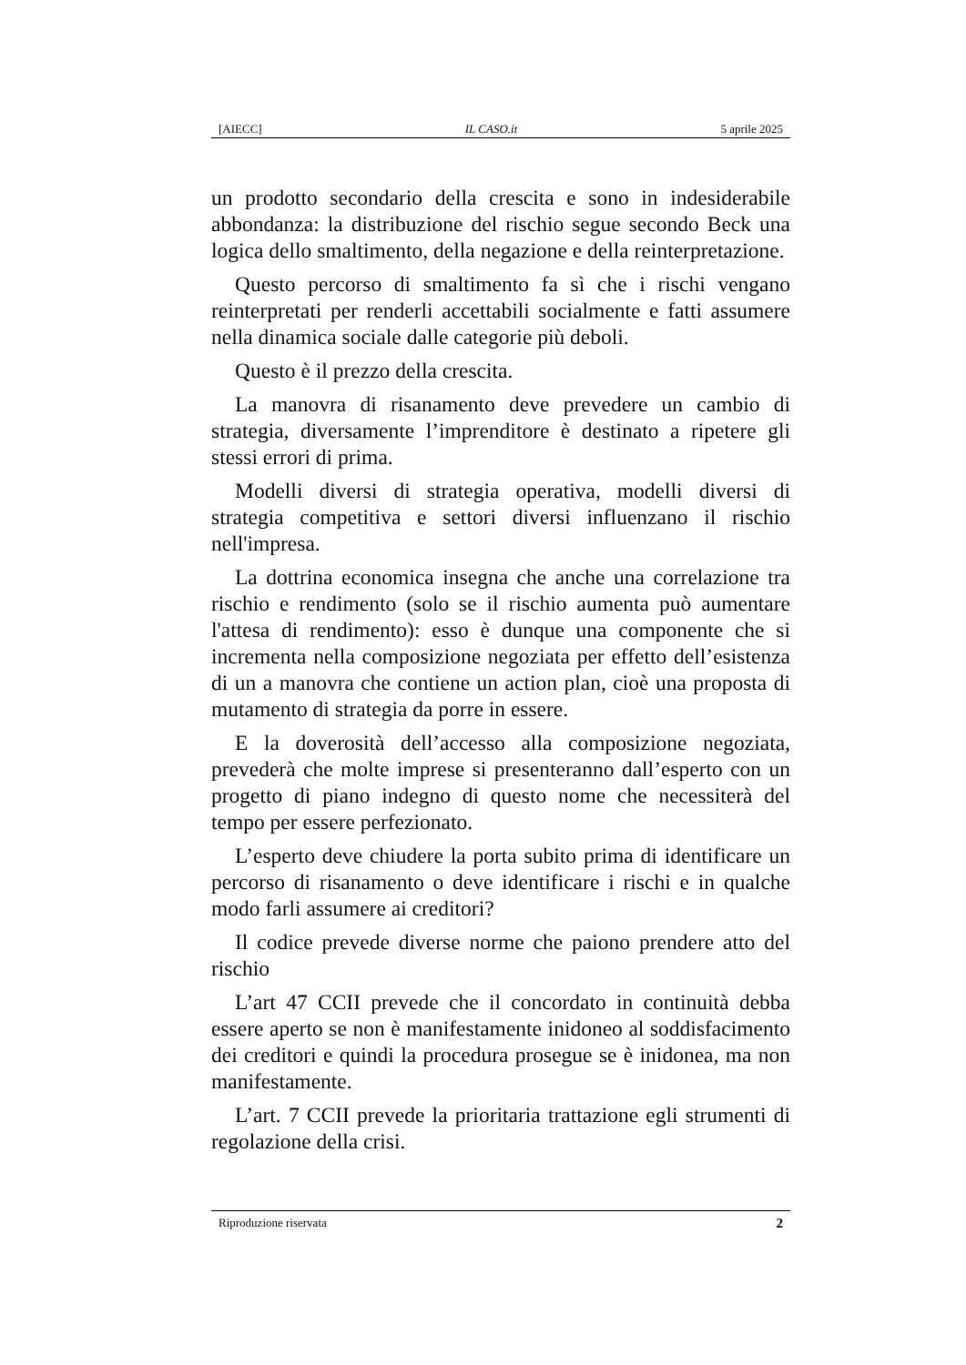[AIECC] IL CASO.it 5 aprile 2025
un prodotto secondario della crescita e sono in indesiderabile abbondanza: la distribuzione del rischio segue secondo Beck una logica dello smaltimento, della negazione e della reinterpretazione.
Questo percorso di smaltimento fa sì che i rischi vengano reinterpretati per renderli accettabili socialmente e fatti assumere nella dinamica sociale dalle categorie più deboli.
Questo è il prezzo della crescita.
La manovra di risanamento deve prevedere un cambio di strategia, diversamente l’imprenditore è destinato a ripetere gli stessi errori di prima.
Modelli diversi di strategia operativa, modelli diversi di strategia competitiva e settori diversi influenzano il rischio nell'impresa.
La dottrina economica insegna che anche una correlazione tra rischio e rendimento (solo se il rischio aumenta può aumentare l'attesa di rendimento): esso è dunque una componente che si incrementa nella composizione negoziata per effetto dell’esistenza di un a manovra che contiene un action plan, cioè una proposta di mutamento di strategia da porre in essere.
E la doverosità dell’accesso alla composizione negoziata, prevederà che molte imprese si presenteranno dall’esperto con un progetto di piano indegno di questo nome che necessiterà del tempo per essere perfezionato.
L’esperto deve chiudere la porta subito prima di identificare un percorso di risanamento o deve identificare i rischi e in qualche modo farli assumere ai creditori?
Il codice prevede diverse norme che paiono prendere atto del rischio
L’art 47 CCII prevede che il concordato in continuità debba essere aperto se non è manifestamente inidoneo al soddisfacimento dei creditori e quindi la procedura prosegue se è inidonea, ma non manifestamente.
L’art. 7 CCII prevede la prioritaria trattazione egli strumenti di regolazione della crisi.
Riproduzione riservata 2